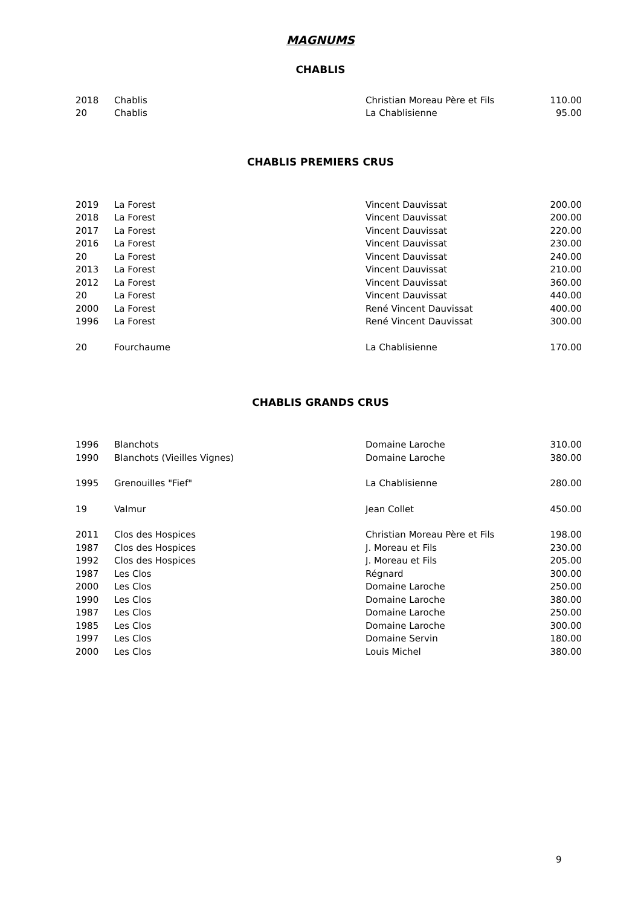MAGNUMS
CHABLIS
| 2018 | Chablis | Christian Moreau Père et Fils | 110.00 |
| 20 | Chablis | La Chablisienne | 95.00 |
CHABLIS PREMIERS CRUS
| 2019 | La Forest | Vincent Dauvissat | 200.00 |
| 2018 | La Forest | Vincent Dauvissat | 200.00 |
| 2017 | La Forest | Vincent Dauvissat | 220.00 |
| 2016 | La Forest | Vincent Dauvissat | 230.00 |
| 20 | La Forest | Vincent Dauvissat | 240.00 |
| 2013 | La Forest | Vincent Dauvissat | 210.00 |
| 2012 | La Forest | Vincent Dauvissat | 360.00 |
| 20 | La Forest | Vincent Dauvissat | 440.00 |
| 2000 | La Forest | René Vincent Dauvissat | 400.00 |
| 1996 | La Forest | René Vincent Dauvissat | 300.00 |
| 20 | Fourchaume | La Chablisienne | 170.00 |
CHABLIS GRANDS CRUS
| 1996 | Blanchots | Domaine Laroche | 310.00 |
| 1990 | Blanchots (Vieilles Vignes) | Domaine Laroche | 380.00 |
| 1995 | Grenouilles "Fief" | La Chablisienne | 280.00 |
| 19 | Valmur | Jean Collet | 450.00 |
| 2011 | Clos des Hospices | Christian Moreau Père et Fils | 198.00 |
| 1987 | Clos des Hospices | J. Moreau et Fils | 230.00 |
| 1992 | Clos des Hospices | J. Moreau et Fils | 205.00 |
| 1987 | Les Clos | Régnard | 300.00 |
| 2000 | Les Clos | Domaine Laroche | 250.00 |
| 1990 | Les Clos | Domaine Laroche | 380.00 |
| 1987 | Les Clos | Domaine Laroche | 250.00 |
| 1985 | Les Clos | Domaine Laroche | 300.00 |
| 1997 | Les Clos | Domaine Servin | 180.00 |
| 2000 | Les Clos | Louis Michel | 380.00 |
9